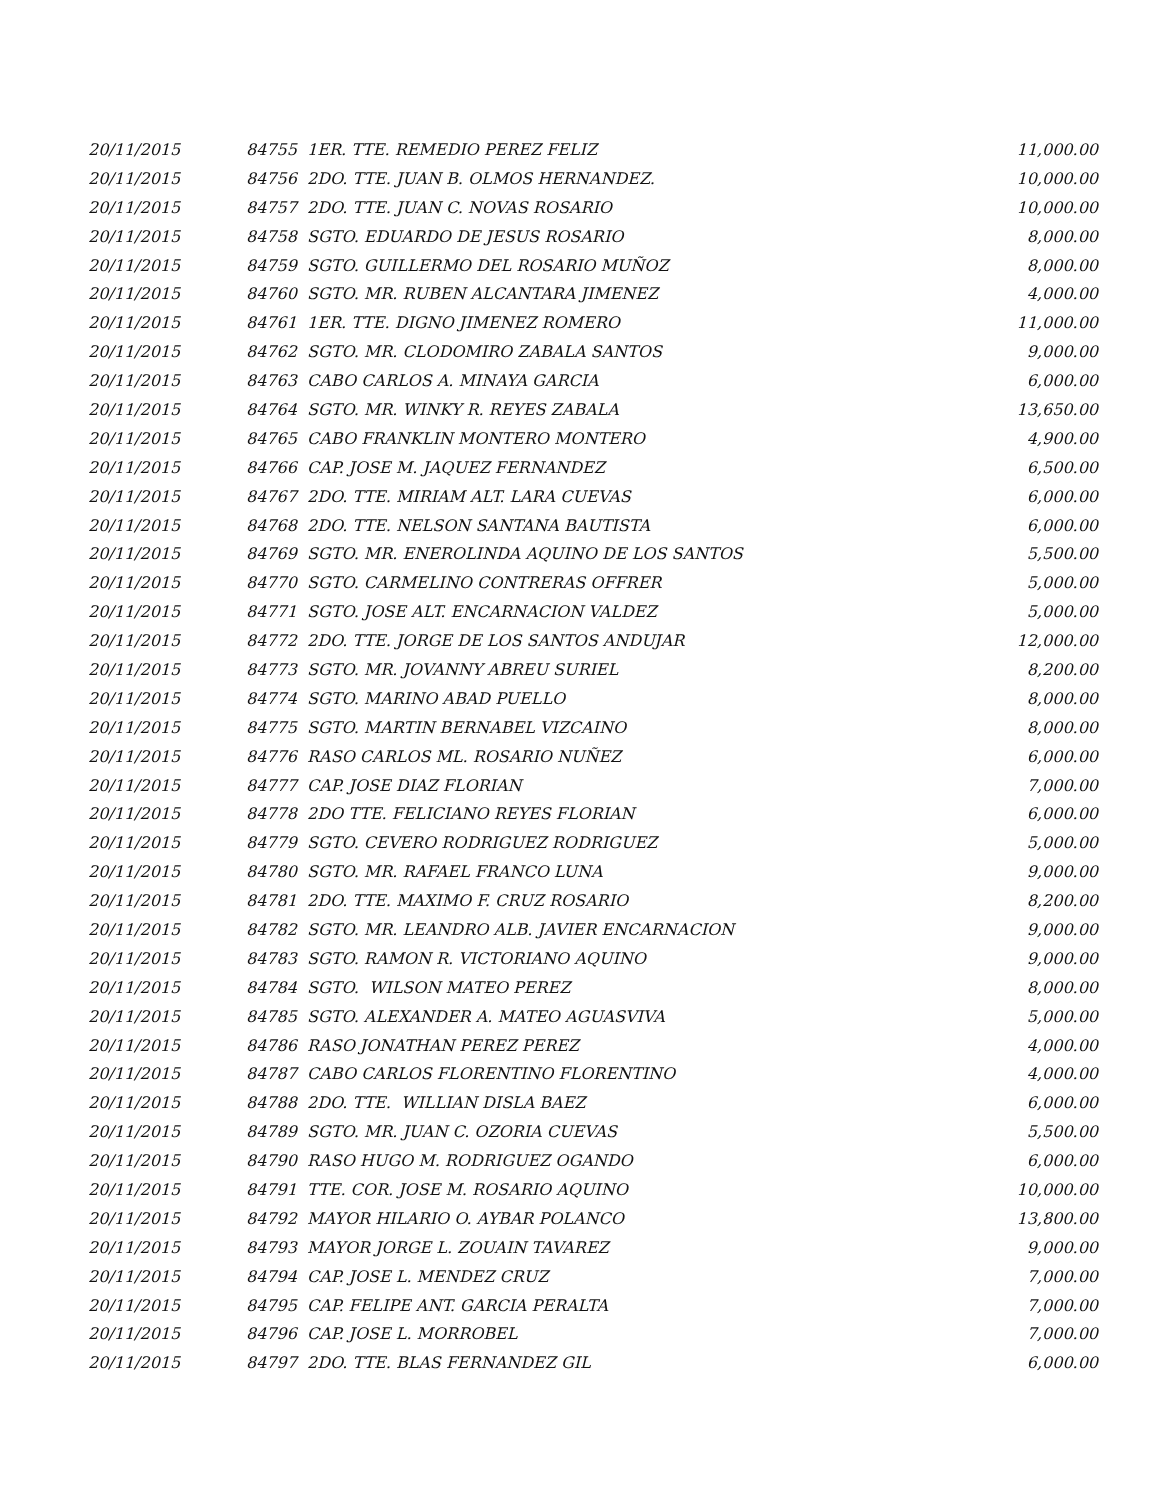| 20/11/2015 | 84755 1ER. TTE. REMEDIO PEREZ FELIZ | 11,000.00 |
| 20/11/2015 | 84756 2DO. TTE. JUAN B. OLMOS HERNANDEZ. | 10,000.00 |
| 20/11/2015 | 84757 2DO. TTE. JUAN C. NOVAS ROSARIO | 10,000.00 |
| 20/11/2015 | 84758 SGTO. EDUARDO DE JESUS ROSARIO | 8,000.00 |
| 20/11/2015 | 84759 SGTO. GUILLERMO DEL ROSARIO MUÑOZ | 8,000.00 |
| 20/11/2015 | 84760 SGTO. MR. RUBEN ALCANTARA JIMENEZ | 4,000.00 |
| 20/11/2015 | 84761 1ER. TTE. DIGNO JIMENEZ ROMERO | 11,000.00 |
| 20/11/2015 | 84762 SGTO. MR. CLODOMIRO ZABALA SANTOS | 9,000.00 |
| 20/11/2015 | 84763 CABO CARLOS A. MINAYA GARCIA | 6,000.00 |
| 20/11/2015 | 84764 SGTO. MR. WINKY R. REYES ZABALA | 13,650.00 |
| 20/11/2015 | 84765 CABO FRANKLIN MONTERO MONTERO | 4,900.00 |
| 20/11/2015 | 84766 CAP. JOSE M. JAQUEZ FERNANDEZ | 6,500.00 |
| 20/11/2015 | 84767 2DO. TTE. MIRIAM ALT. LARA CUEVAS | 6,000.00 |
| 20/11/2015 | 84768 2DO. TTE. NELSON SANTANA BAUTISTA | 6,000.00 |
| 20/11/2015 | 84769 SGTO. MR. ENEROLINDA AQUINO DE LOS SANTOS | 5,500.00 |
| 20/11/2015 | 84770 SGTO. CARMELINO CONTRERAS OFFRER | 5,000.00 |
| 20/11/2015 | 84771 SGTO. JOSE ALT. ENCARNACION VALDEZ | 5,000.00 |
| 20/11/2015 | 84772 2DO. TTE. JORGE DE LOS SANTOS ANDUJAR | 12,000.00 |
| 20/11/2015 | 84773 SGTO. MR. JOVANNY ABREU SURIEL | 8,200.00 |
| 20/11/2015 | 84774 SGTO. MARINO ABAD PUELLO | 8,000.00 |
| 20/11/2015 | 84775 SGTO. MARTIN BERNABEL VIZCAINO | 8,000.00 |
| 20/11/2015 | 84776 RASO CARLOS ML. ROSARIO NUÑEZ | 6,000.00 |
| 20/11/2015 | 84777 CAP. JOSE DIAZ FLORIAN | 7,000.00 |
| 20/11/2015 | 84778 2DO TTE. FELICIANO REYES FLORIAN | 6,000.00 |
| 20/11/2015 | 84779 SGTO. CEVERO RODRIGUEZ RODRIGUEZ | 5,000.00 |
| 20/11/2015 | 84780 SGTO. MR. RAFAEL FRANCO LUNA | 9,000.00 |
| 20/11/2015 | 84781 2DO. TTE. MAXIMO F. CRUZ ROSARIO | 8,200.00 |
| 20/11/2015 | 84782 SGTO. MR. LEANDRO ALB. JAVIER ENCARNACION | 9,000.00 |
| 20/11/2015 | 84783 SGTO. RAMON R. VICTORIANO AQUINO | 9,000.00 |
| 20/11/2015 | 84784 SGTO. WILSON MATEO PEREZ | 8,000.00 |
| 20/11/2015 | 84785 SGTO. ALEXANDER A. MATEO AGUASVIVA | 5,000.00 |
| 20/11/2015 | 84786 RASO JONATHAN PEREZ PEREZ | 4,000.00 |
| 20/11/2015 | 84787 CABO CARLOS FLORENTINO FLORENTINO | 4,000.00 |
| 20/11/2015 | 84788 2DO. TTE. WILLIAN DISLA BAEZ | 6,000.00 |
| 20/11/2015 | 84789 SGTO. MR. JUAN C. OZORIA CUEVAS | 5,500.00 |
| 20/11/2015 | 84790 RASO HUGO M. RODRIGUEZ OGANDO | 6,000.00 |
| 20/11/2015 | 84791 TTE. COR. JOSE M. ROSARIO AQUINO | 10,000.00 |
| 20/11/2015 | 84792 MAYOR HILARIO O. AYBAR POLANCO | 13,800.00 |
| 20/11/2015 | 84793 MAYOR JORGE L. ZOUAIN TAVAREZ | 9,000.00 |
| 20/11/2015 | 84794 CAP. JOSE L. MENDEZ CRUZ | 7,000.00 |
| 20/11/2015 | 84795 CAP. FELIPE ANT. GARCIA PERALTA | 7,000.00 |
| 20/11/2015 | 84796 CAP. JOSE L. MORROBEL | 7,000.00 |
| 20/11/2015 | 84797 2DO. TTE. BLAS FERNANDEZ GIL | 6,000.00 |